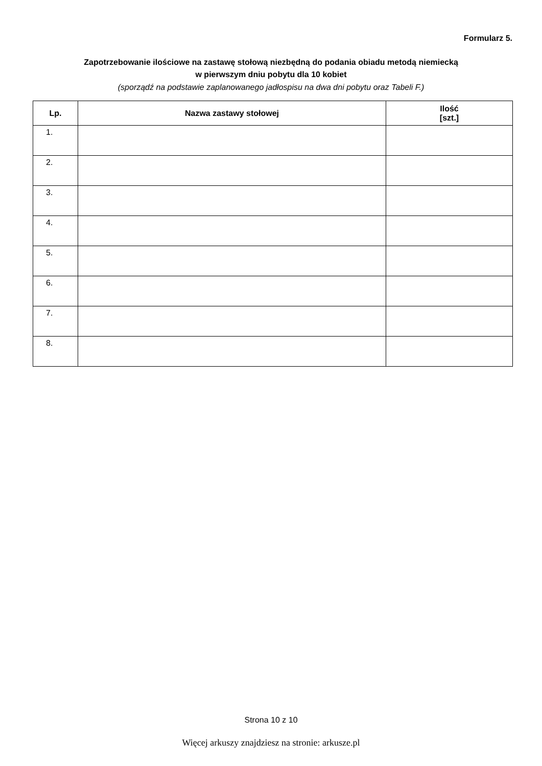Formularz 5.
Zapotrzebowanie ilościowe na zastawę stołową niezbędną do podania obiadu metodą niemiecką
w pierwszym dniu pobytu dla 10 kobiet
(sporządź na podstawie zaplanowanego jadłospisu na dwa dni pobytu oraz Tabeli F.)
| Lp. | Nazwa zastawy stołowej | Ilość [szt.] |
| --- | --- | --- |
| 1. | | |
| 2. | | |
| 3. | | |
| 4. | | |
| 5. | | |
| 6. | | |
| 7. | | |
| 8. | | |
Strona 10 z 10
Więcej arkuszy znajdziesz na stronie: arkusze.pl